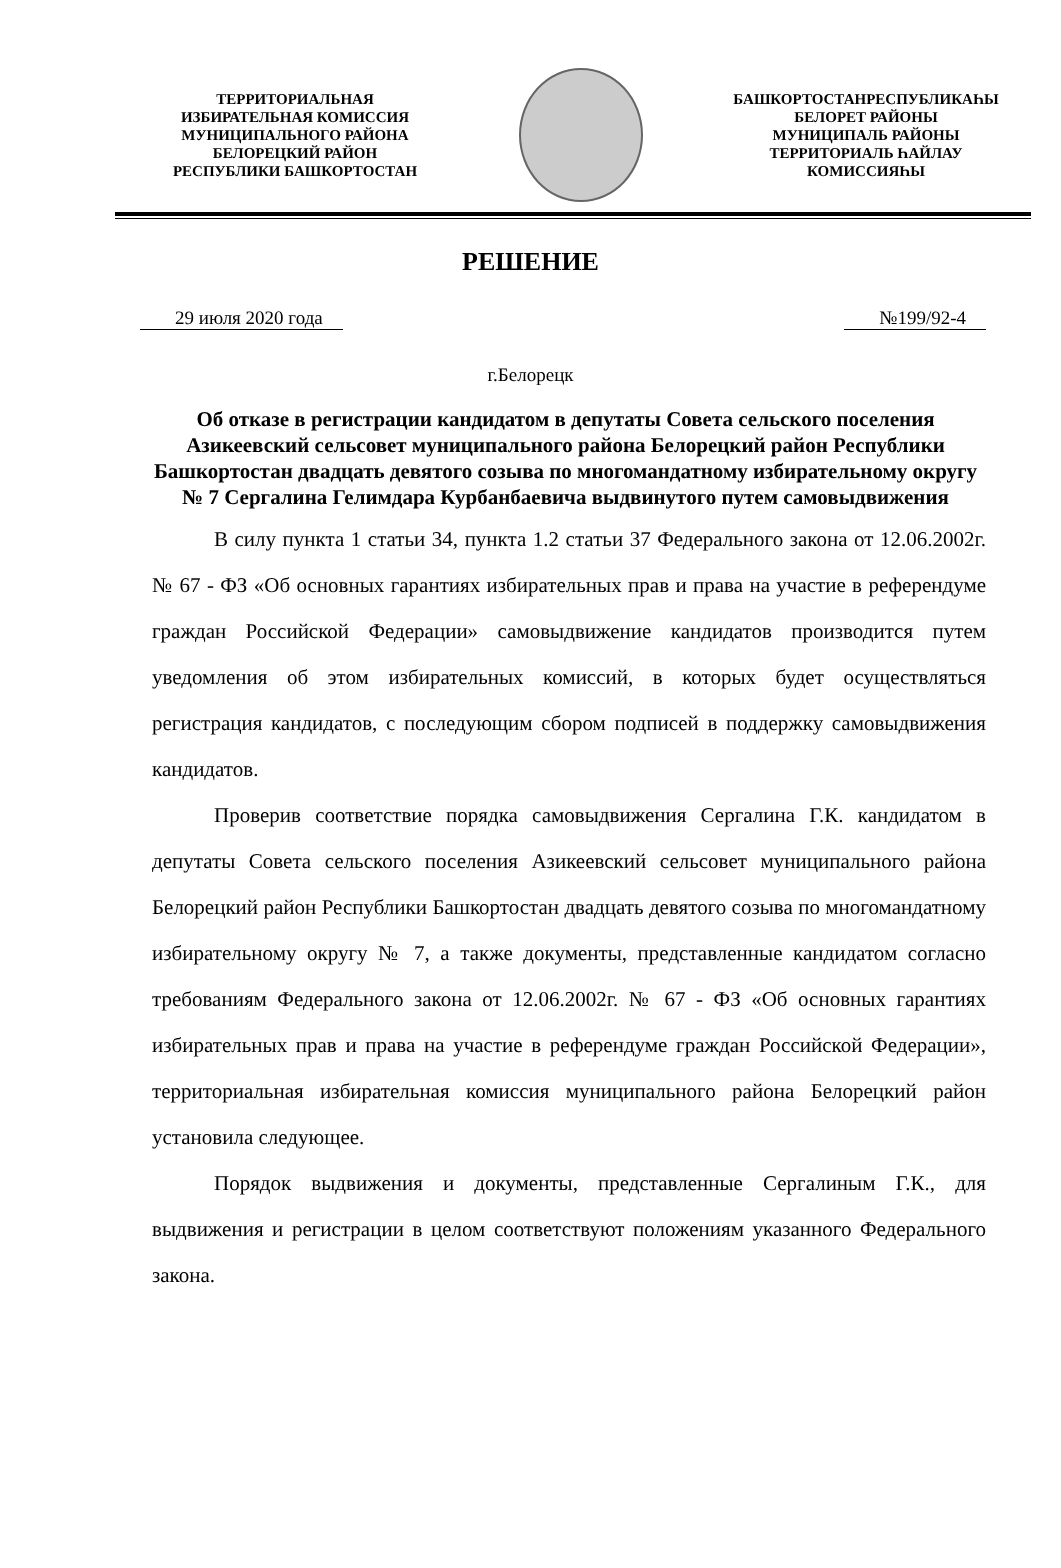ТЕРРИТОРИАЛЬНАЯ
ИЗБИРАТЕЛЬНАЯ КОМИССИЯ
МУНИЦИПАЛЬНОГО РАЙОНА
БЕЛОРЕЦКИЙ РАЙОН
РЕСПУБЛИКИ БАШКОРТОСТАН
БАШКОРТОСТАНРЕСПУБЛИКАҺЫ
БЕЛОРЕТ РАЙОНЫ
МУНИЦИПАЛЬ РАЙОНЫ
ТЕРРИТОРИАЛЬ ҺАЙЛАУ
КОМИССИЯҺЫ
РЕШЕНИЕ
29 июля 2020 года №199/92-4
г.Белорецк
Об отказе в регистрации кандидатом в депутаты Совета сельского поселения Азикеевский сельсовет муниципального района Белорецкий район Республики Башкортостан двадцать девятого созыва по многомандатному избирательному округу № 7 Сергалина Гелимдара Курбанбаевича выдвинутого путем самовыдвижения
В силу пункта 1 статьи 34, пункта 1.2 статьи 37 Федерального закона от 12.06.2002г. № 67 - ФЗ «Об основных гарантиях избирательных прав и права на участие в референдуме граждан Российской Федерации» самовыдвижение кандидатов производится путем уведомления об этом избирательных комиссий, в которых будет осуществляться регистрация кандидатов, с последующим сбором подписей в поддержку самовыдвижения кандидатов.
Проверив соответствие порядка самовыдвижения Сергалина Г.К. кандидатом в депутаты Совета сельского поселения Азикеевский сельсовет муниципального района Белорецкий район Республики Башкортостан двадцать девятого созыва по многомандатному избирательному округу № 7, а также документы, представленные кандидатом согласно требованиям Федерального закона от 12.06.2002г. № 67 - ФЗ «Об основных гарантиях избирательных прав и права на участие в референдуме граждан Российской Федерации», территориальная избирательная комиссия муниципального района Белорецкий район установила следующее.
Порядок выдвижения и документы, представленные Сергалиным Г.К., для выдвижения и регистрации в целом соответствуют положениям указанного Федерального закона.